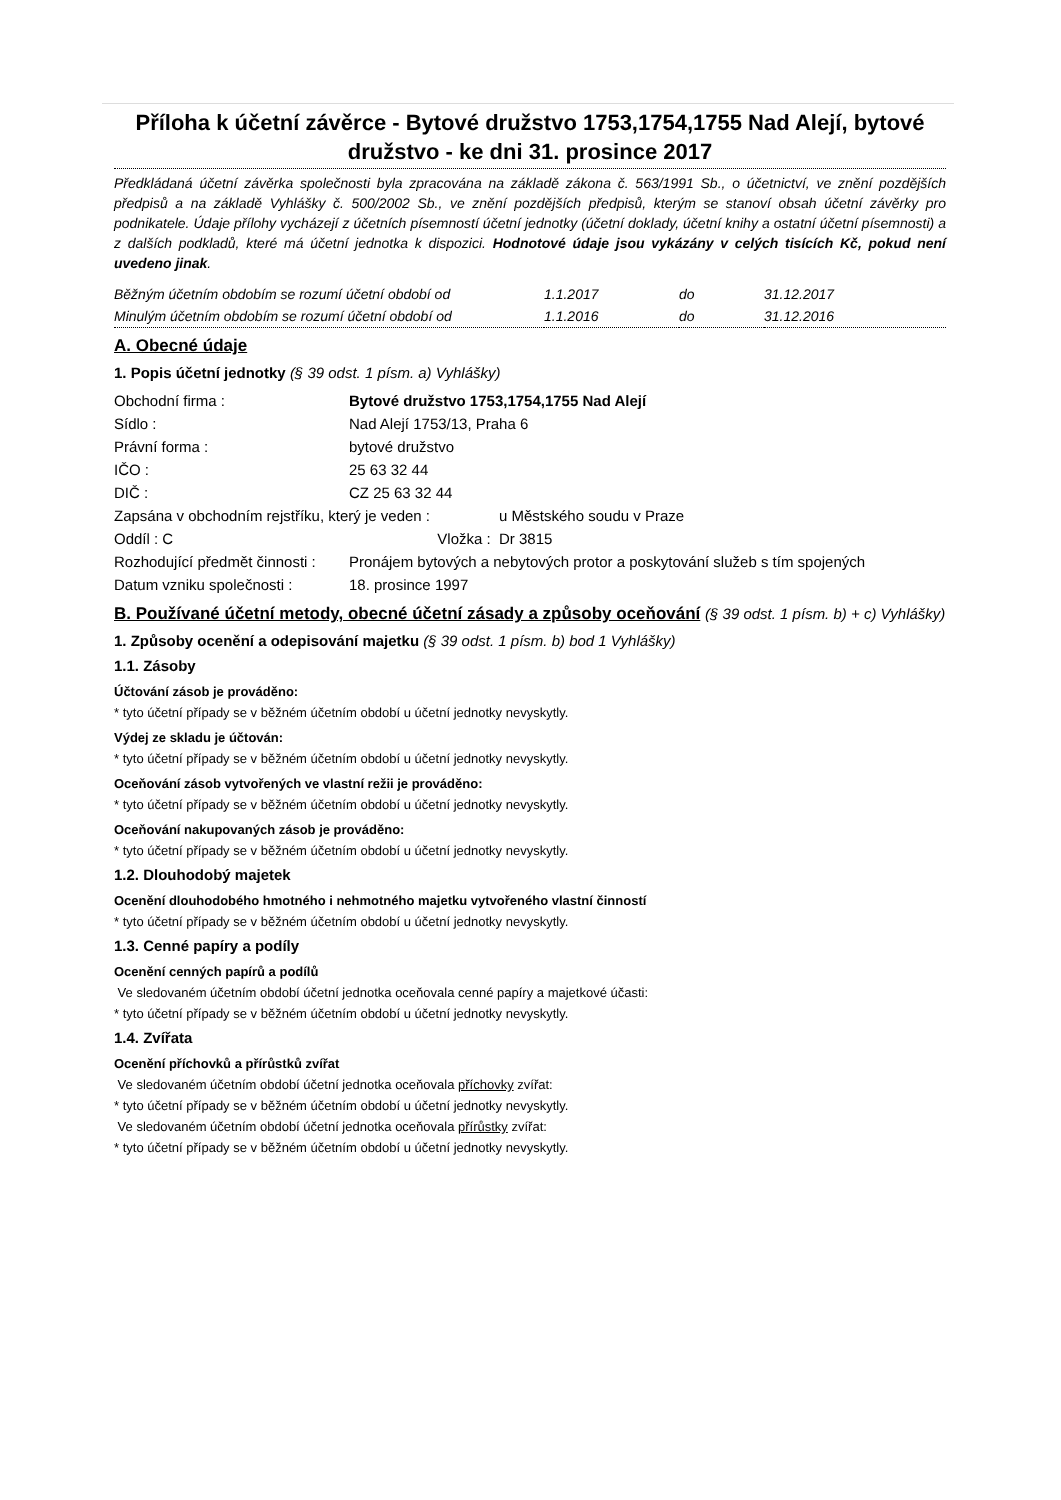Příloha k účetní závěrce - Bytové družstvo 1753,1754,1755 Nad Alejí, bytové družstvo - ke dni 31. prosince 2017
Předkládaná účetní závěrka společnosti byla zpracována na základě zákona č. 563/1991 Sb., o účetnictví, ve znění pozdějších předpisů a na základě Vyhlášky č. 500/2002 Sb., ve znění pozdějších předpisů, kterým se stanoví obsah účetní závěrky pro podnikatele. Údaje přílohy vycházejí z účetních písemností účetní jednotky (účetní doklady, účetní knihy a ostatní účetní písemnosti) a z dalších podkladů, které má účetní jednotka k dispozici. Hodnotové údaje jsou vykázány v celých tisících Kč, pokud není uvedeno jinak.
| Běžným účetním obdobím se rozumí účetní období od | 1.1.2017 | do | 31.12.2017 |
| Minulým účetním obdobím se rozumí účetní období od | 1.1.2016 | do | 31.12.2016 |
A. Obecné údaje
1. Popis účetní jednotky (§ 39 odst. 1 písm. a) Vyhlášky)
| Obchodní firma : | Bytové družstvo 1753,1754,1755 Nad Alejí | |
| Sídlo : | Nad Alejí 1753/13, Praha 6 | |
| Právní forma : | bytové družstvo | |
| IČO : | 25 63 32 44 | |
| DIČ : | CZ 25 63 32 44 | |
| Zapsána v obchodním rejstříku, který je veden : | | u Městského soudu v Praze |
| Oddíl : C | Vložka : | Dr 3815 |
| Rozhodující předmět činnosti : | Pronájem bytových a nebytových protor a poskytování služeb s tím spojených | |
| Datum vzniku společnosti : | 18. prosince 1997 | |
B. Používané účetní metody, obecné účetní zásady a způsoby oceňování (§ 39 odst. 1 písm. b) + c) Vyhlášky)
1. Způsoby ocenění a odepisování majetku (§ 39 odst. 1 písm. b) bod 1 Vyhlášky)
1.1. Zásoby
Účtování zásob je prováděno:
* tyto účetní případy se v běžném účetním období u účetní jednotky nevyskytly.
Výdej ze skladu je účtován:
* tyto účetní případy se v běžném účetním období u účetní jednotky nevyskytly.
Oceňování zásob vytvořených ve vlastní režii je prováděno:
* tyto účetní případy se v běžném účetním období u účetní jednotky nevyskytly.
Oceňování nakupovaných zásob je prováděno:
* tyto účetní případy se v běžném účetním období u účetní jednotky nevyskytly.
1.2. Dlouhodobý majetek
Ocenění dlouhodobého hmotného i nehmotného majetku vytvořeného vlastní činností
* tyto účetní případy se v běžném účetním období u účetní jednotky nevyskytly.
1.3. Cenné papíry a podíly
Ocenění cenných papírů a podílů
Ve sledovaném účetním období účetní jednotka oceňovala cenné papíry a majetkové účasti:
* tyto účetní případy se v běžném účetním období u účetní jednotky nevyskytly.
1.4. Zvířata
Ocenění příchovků a přírůstků zvířat
Ve sledovaném účetním období účetní jednotka oceňovala příchovky zvířat:
* tyto účetní případy se v běžném účetním období u účetní jednotky nevyskytly.
Ve sledovaném účetním období účetní jednotka oceňovala přírůstky zvířat:
* tyto účetní případy se v běžném účetním období u účetní jednotky nevyskytly.